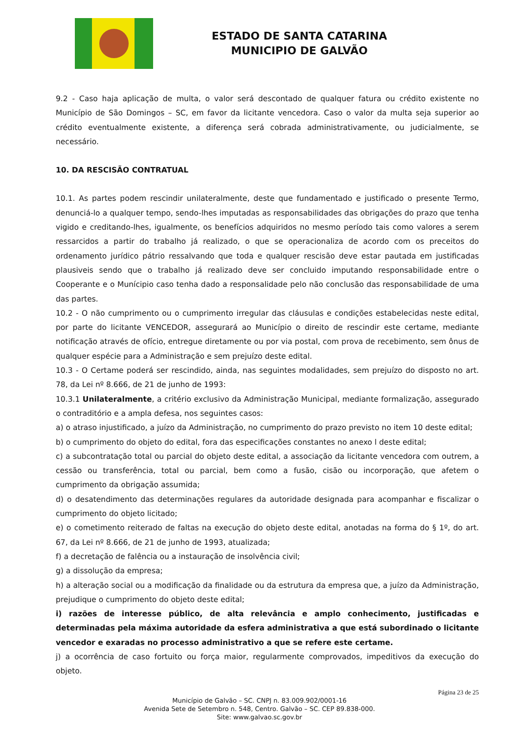ESTADO DE SANTA CATARINA
MUNICIPIO DE GALVÃO
9.2 - Caso haja aplicação de multa, o valor será descontado de qualquer fatura ou crédito existente no Município de São Domingos – SC, em favor da licitante vencedora. Caso o valor da multa seja superior ao crédito eventualmente existente, a diferença será cobrada administrativamente, ou judicialmente, se necessário.
10. DA RESCISÃO CONTRATUAL
10.1. As partes podem rescindir unilateralmente, deste que fundamentado e justificado o presente Termo, denunciá-lo a qualquer tempo, sendo-lhes imputadas as responsabilidades das obrigações do prazo que tenha vigido e creditando-lhes, igualmente, os benefícios adquiridos no mesmo período tais como valores a serem ressarcidos a partir do trabalho já realizado, o que se operacionaliza de acordo com os preceitos do ordenamento jurídico pátrio ressalvando que toda e qualquer rescisão deve estar pautada em justificadas plausiveis sendo que o trabalho já realizado deve ser concluido imputando responsabilidade entre o Cooperante e o Munícipio caso tenha dado a responsalidade pelo não conclusão das responsabilidade de uma das partes.
10.2 - O não cumprimento ou o cumprimento irregular das cláusulas e condições estabelecidas neste edital, por parte do licitante VENCEDOR, assegurará ao Município o direito de rescindir este certame, mediante notificação através de ofício, entregue diretamente ou por via postal, com prova de recebimento, sem ônus de qualquer espécie para a Administração e sem prejuízo deste edital.
10.3 - O Certame poderá ser rescindido, ainda, nas seguintes modalidades, sem prejuízo do disposto no art. 78, da Lei nº 8.666, de 21 de junho de 1993:
10.3.1 Unilateralmente, a critério exclusivo da Administração Municipal, mediante formalização, assegurado o contraditório e a ampla defesa, nos seguintes casos:
a) o atraso injustificado, a juízo da Administração, no cumprimento do prazo previsto no item 10 deste edital;
b) o cumprimento do objeto do edital, fora das especificações constantes no anexo l deste edital;
c) a subcontratação total ou parcial do objeto deste edital, a associação da licitante vencedora com outrem, a cessão ou transferência, total ou parcial, bem como a fusão, cisão ou incorporação, que afetem o cumprimento da obrigação assumida;
d) o desatendimento das determinações regulares da autoridade designada para acompanhar e fiscalizar o cumprimento do objeto licitado;
e) o cometimento reiterado de faltas na execução do objeto deste edital, anotadas na forma do § 1º, do art. 67, da Lei nº 8.666, de 21 de junho de 1993, atualizada;
f) a decretação de falência ou a instauração de insolvência civil;
g) a dissolução da empresa;
h) a alteração social ou a modificação da finalidade ou da estrutura da empresa que, a juízo da Administração, prejudique o cumprimento do objeto deste edital;
i) razões de interesse público, de alta relevância e amplo conhecimento, justificadas e determinadas pela máxima autoridade da esfera administrativa a que está subordinado o licitante vencedor e exaradas no processo administrativo a que se refere este certame.
j) a ocorrência de caso fortuito ou força maior, regularmente comprovados, impeditivos da execução do objeto.
Página 23 de 25
Município de Galvão – SC. CNPJ n. 83.009.902/0001-16
Avenida Sete de Setembro n. 548, Centro. Galvão – SC. CEP 89.838-000.
Site: www.galvao.sc.gov.br